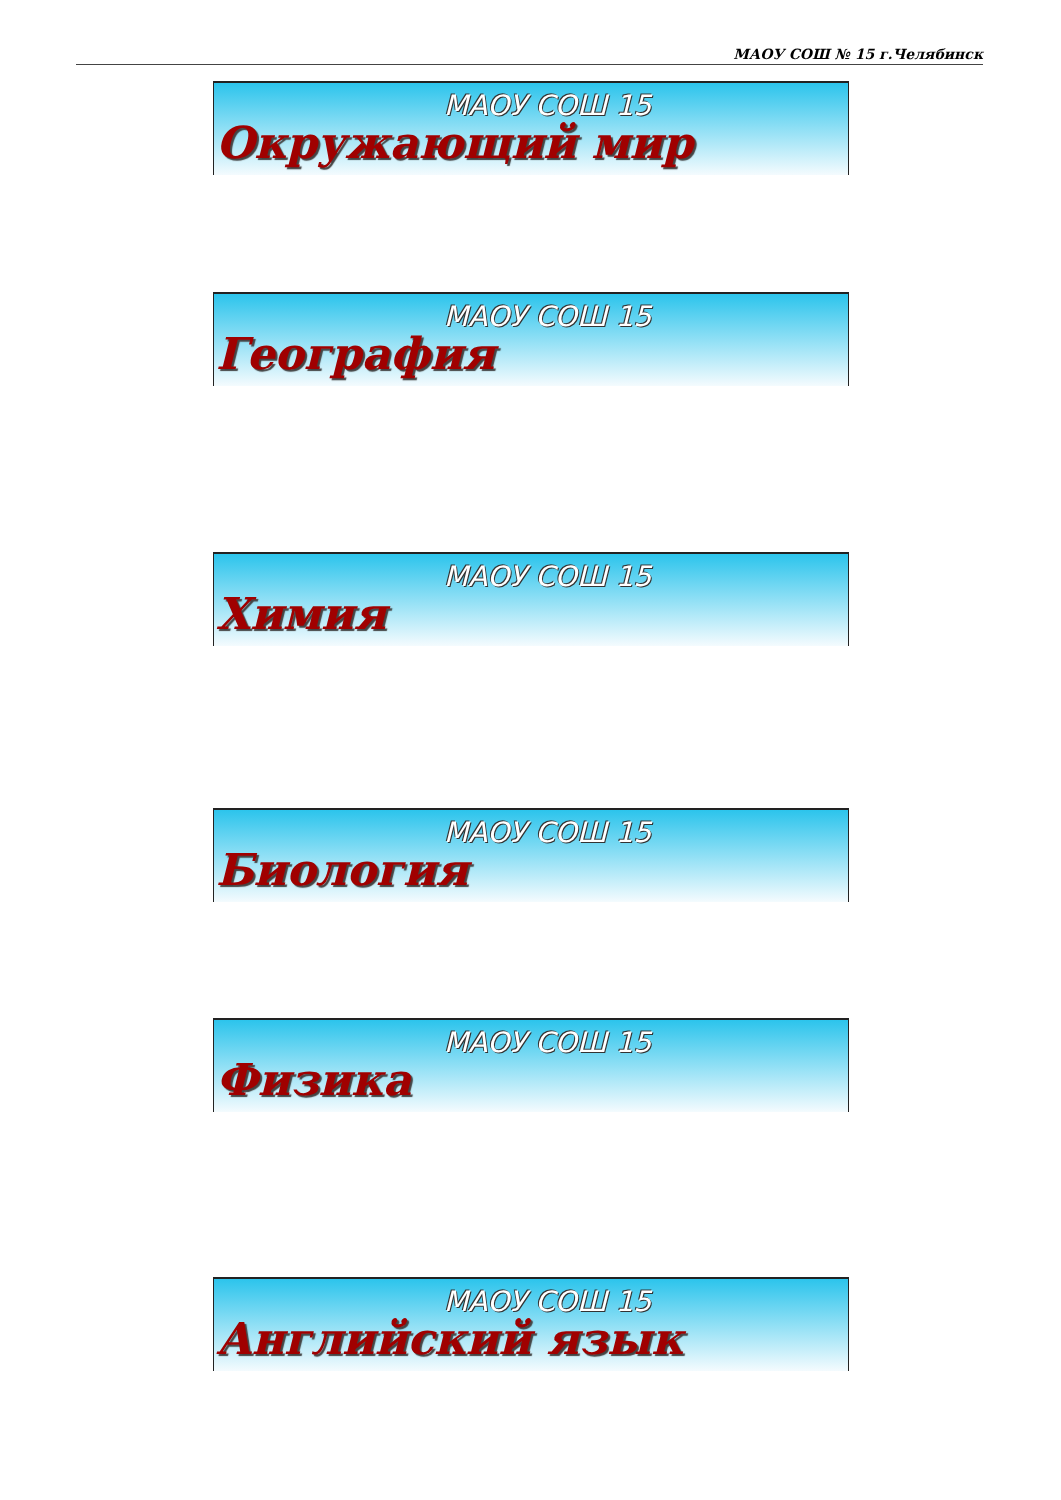МАОУ СОШ № 15 г.Челябинск
МАОУ СОШ 15
Окружающий мир
МАОУ СОШ 15
География
МАОУ СОШ 15
Химия
МАОУ СОШ 15
Биология
МАОУ СОШ 15
Физика
МАОУ СОШ 15
Английский язык